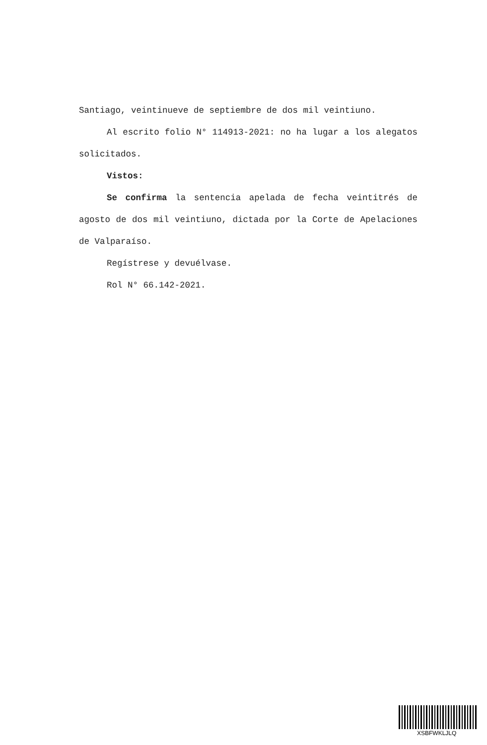Santiago, veintinueve de septiembre de dos mil veintiuno.
Al escrito folio N° 114913-2021: no ha lugar a los alegatos solicitados.
Vistos:
Se confirma la sentencia apelada de fecha veintitrés de agosto de dos mil veintiuno, dictada por la Corte de Apelaciones de Valparaíso.
Regístrese y devuélvase.
Rol N° 66.142-2021.
XSBFWKLJLQ